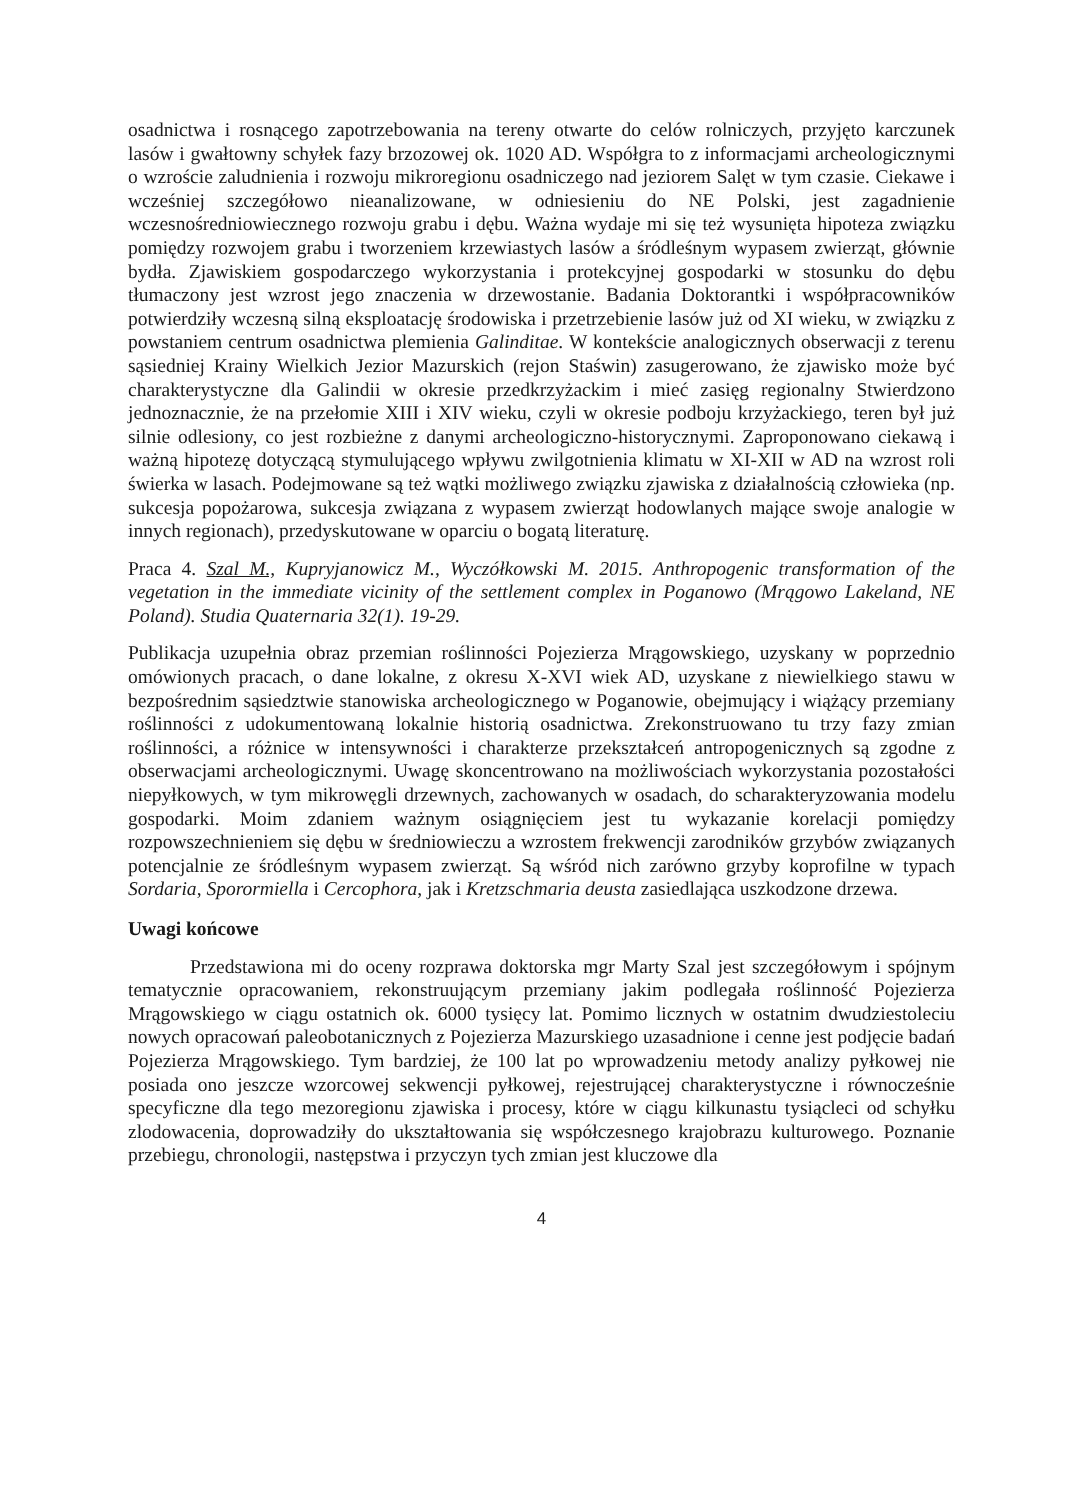osadnictwa i rosnącego zapotrzebowania na tereny otwarte do celów rolniczych, przyjęto karczunek lasów i gwałtowny schyłek fazy brzozowej ok. 1020 AD. Współgra to z informacjami archeologicznymi o wzroście zaludnienia i rozwoju mikroregionu osadniczego nad jeziorem Salęt w tym czasie. Ciekawe i wcześniej szczegółowo nieanalizowane, w odniesieniu do NE Polski, jest zagadnienie wczesnośredniowiecznego rozwoju grabu i dębu. Ważna wydaje mi się też wysunięta hipoteza związku pomiędzy rozwojem grabu i tworzeniem krzewiastych lasów a śródleśnym wypasem zwierząt, głównie bydła. Zjawiskiem gospodarczego wykorzystania i protekcyjnej gospodarki w stosunku do dębu tłumaczony jest wzrost jego znaczenia w drzewostanie. Badania Doktorantki i współpracowników potwierdziły wczesną silną eksploatację środowiska i przetrzebienie lasów już od XI wieku, w związku z powstaniem centrum osadnictwa plemienia Galinditae. W kontekście analogicznych obserwacji z terenu sąsiedniej Krainy Wielkich Jezior Mazurskich (rejon Staświn) zasugerowano, że zjawisko może być charakterystyczne dla Galindii w okresie przedkrzyżackim i mieć zasięg regionalny Stwierdzono jednoznacznie, że na przełomie XIII i XIV wieku, czyli w okresie podboju krzyżackiego, teren był już silnie odlesiony, co jest rozbieżne z danymi archeologiczno-historycznymi. Zaproponowano ciekawą i ważną hipotezę dotyczącą stymulującego wpływu zwilgotnienia klimatu w XI-XII w AD na wzrost roli świerka w lasach. Podejmowane są też wątki możliwego związku zjawiska z działalnością człowieka (np. sukcesja popożarowa, sukcesja związana z wypasem zwierząt hodowlanych mające swoje analogie w innych regionach), przedyskutowane w oparciu o bogatą literaturę.
Praca 4. Szal M., Kupryjanowicz M., Wyczółkowski M. 2015. Anthropogenic transformation of the vegetation in the immediate vicinity of the settlement complex in Poganowo (Mrągowo Lakeland, NE Poland). Studia Quaternaria 32(1). 19-29.
Publikacja uzupełnia obraz przemian roślinności Pojezierza Mrągowskiego, uzyskany w poprzednio omówionych pracach, o dane lokalne, z okresu X-XVI wiek AD, uzyskane z niewielkiego stawu w bezpośrednim sąsiedztwie stanowiska archeologicznego w Poganowie, obejmujący i wiążący przemiany roślinności z udokumentowaną lokalnie historią osadnictwa. Zrekonstruowano tu trzy fazy zmian roślinności, a różnice w intensywności i charakterze przekształceń antropogenicznych są zgodne z obserwacjami archeologicznymi. Uwagę skoncentrowano na możliwościach wykorzystania pozostałości niepyłkowych, w tym mikrowęgli drzewnych, zachowanych w osadach, do scharakteryzowania modelu gospodarki. Moim zdaniem ważnym osiągnięciem jest tu wykazanie korelacji pomiędzy rozpowszechnieniem się dębu w średniowieczu a wzrostem frekwencji zarodników grzybów związanych potencjalnie ze śródleśnym wypasem zwierząt. Są wśród nich zarówno grzyby koprofilne w typach Sordaria, Sporormiella i Cercophora, jak i Kretzschmaria deusta zasiedlająca uszkodzone drzewa.
Uwagi końcowe
Przedstawiona mi do oceny rozprawa doktorska mgr Marty Szal jest szczegółowym i spójnym tematycznie opracowaniem, rekonstruującym przemiany jakim podlegała roślinność Pojezierza Mrągowskiego w ciągu ostatnich ok. 6000 tysięcy lat. Pomimo licznych w ostatnim dwudziestoleciu nowych opracowań paleobotanicznych z Pojezierza Mazurskiego uzasadnione i cenne jest podjęcie badań Pojezierza Mrągowskiego. Tym bardziej, że 100 lat po wprowadzeniu metody analizy pyłkowej nie posiada ono jeszcze wzorcowej sekwencji pyłkowej, rejestrującej charakterystyczne i równocześnie specyficzne dla tego mezoregionu zjawiska i procesy, które w ciągu kilkunastu tysiącleci od schyłku zlodowacenia, doprowadziły do ukształtowania się współczesnego krajobrazu kulturowego. Poznanie przebiegu, chronologii, następstwa i przyczyn tych zmian jest kluczowe dla
4